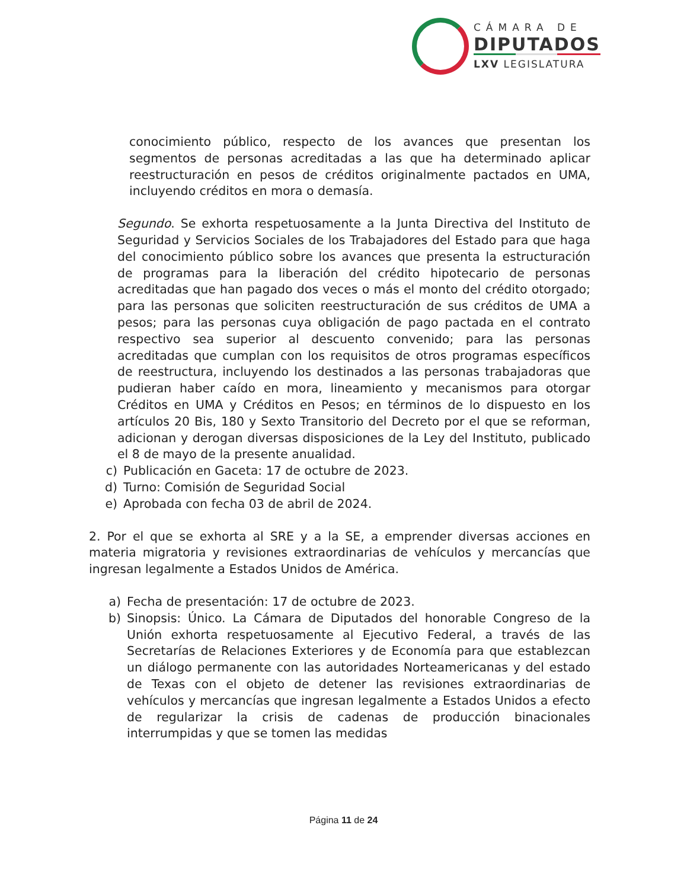CÁMARA DE
DIPUTADOS
LXV LEGISLATURA
conocimiento público, respecto de los avances que presentan los segmentos de personas acreditadas a las que ha determinado aplicar reestructuración en pesos de créditos originalmente pactados en UMA, incluyendo créditos en mora o demasía.
Segundo. Se exhorta respetuosamente a la Junta Directiva del Instituto de Seguridad y Servicios Sociales de los Trabajadores del Estado para que haga del conocimiento público sobre los avances que presenta la estructuración de programas para la liberación del crédito hipotecario de personas acreditadas que han pagado dos veces o más el monto del crédito otorgado; para las personas que soliciten reestructuración de sus créditos de UMA a pesos; para las personas cuya obligación de pago pactada en el contrato respectivo sea superior al descuento convenido; para las personas acreditadas que cumplan con los requisitos de otros programas específicos de reestructura, incluyendo los destinados a las personas trabajadoras que pudieran haber caído en mora, lineamiento y mecanismos para otorgar Créditos en UMA y Créditos en Pesos; en términos de lo dispuesto en los artículos 20 Bis, 180 y Sexto Transitorio del Decreto por el que se reforman, adicionan y derogan diversas disposiciones de la Ley del Instituto, publicado el 8 de mayo de la presente anualidad.
c) Publicación en Gaceta: 17 de octubre de 2023.
d) Turno: Comisión de Seguridad Social
e) Aprobada con fecha 03 de abril de 2024.
2. Por el que se exhorta al SRE y a la SE, a emprender diversas acciones en materia migratoria y revisiones extraordinarias de vehículos y mercancías que ingresan legalmente a Estados Unidos de América.
a) Fecha de presentación: 17 de octubre de 2023.
b) Sinopsis: Único. La Cámara de Diputados del honorable Congreso de la Unión exhorta respetuosamente al Ejecutivo Federal, a través de las Secretarías de Relaciones Exteriores y de Economía para que establezcan un diálogo permanente con las autoridades Norteamericanas y del estado de Texas con el objeto de detener las revisiones extraordinarias de vehículos y mercancías que ingresan legalmente a Estados Unidos a efecto de regularizar la crisis de cadenas de producción binacionales interrumpidas y que se tomen las medidas
Página 11 de 24